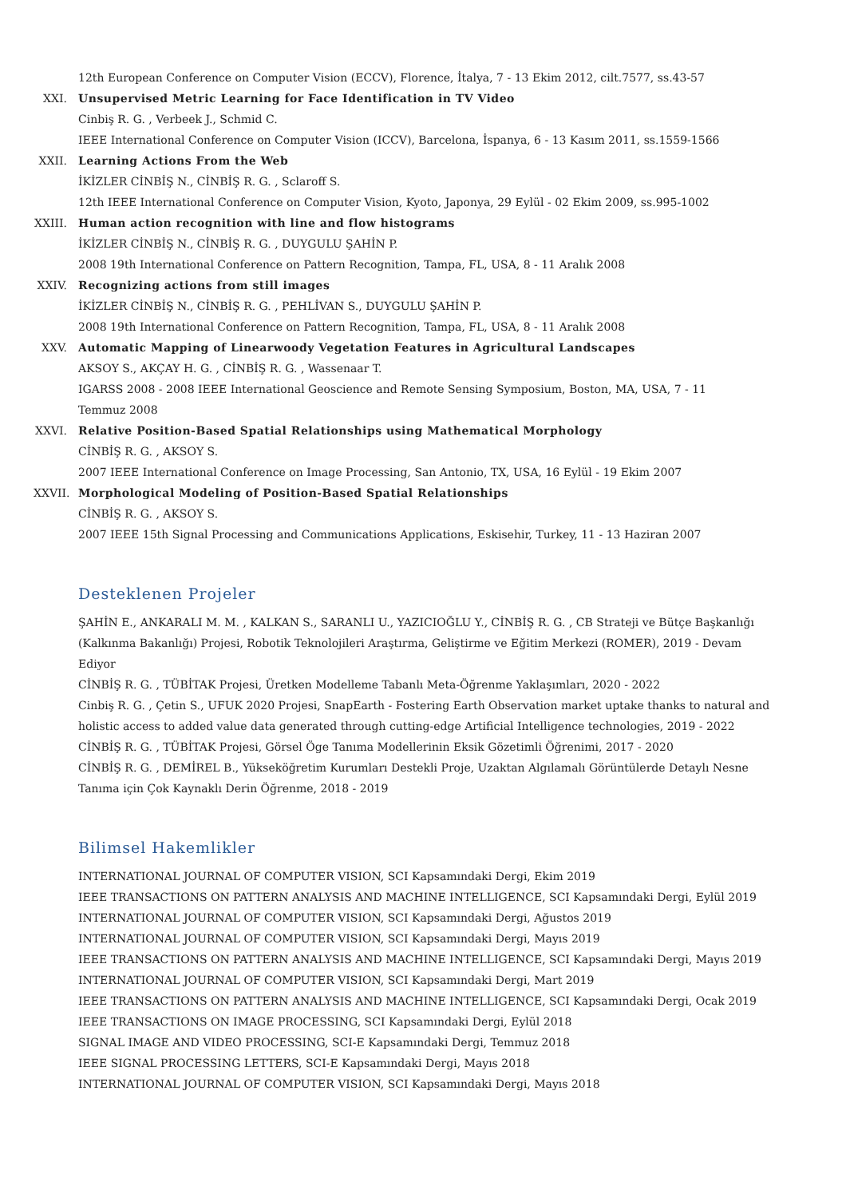12th European Conference on Computer Vision (ECCV), Florence, İtalya, 7 - 13 Ekim 2012, cilt.7577, ss.43-57
XXI. Unsupervised Metric Learning for Face Identification in TV Video
Cinbiş R. G. , Verbeek J., Schmid C.
IEEE International Conference on Computer Vision (ICCV), Barcelona, İspanya, 6 - 13 Kasım 2011, ss.1559-1566
XXII. Learning Actions From the Web
İKİZLER CİNBİŞ N., CİNBİŞ R. G. , Sclaroff S.
12th IEEE International Conference on Computer Vision, Kyoto, Japonya, 29 Eylül - 02 Ekim 2009, ss.995-1002
XXIII.
Human action recognition with line and flow histograms
İKİZLER CİNBİŞ N., CİNBİŞ R. G. , DUYGULU ŞAHİN P.
2008 19th International Conference on Pattern Recognition, Tampa, FL, USA, 8 - 11 Aralık 2008
XXIV. Recognizing actions from still images
İKİZLER CİNBİŞ N., CİNBİŞ R. G. , PEHLİVAN S., DUYGULU ŞAHİN P.
2008 19th International Conference on Pattern Recognition, Tampa, FL, USA, 8 - 11 Aralık 2008
XXV. Automatic Mapping of Linearwoody Vegetation Features in Agricultural Landscapes
AKSOY S., AKÇAY H. G. , CİNBİŞ R. G. , Wassenaar T.
IGARSS 2008 - 2008 IEEE International Geoscience and Remote Sensing Symposium, Boston, MA, USA, 7 - 11 Temmuz 2008
XXVI. Relative Position-Based Spatial Relationships using Mathematical Morphology
CİNBİŞ R. G. , AKSOY S.
2007 IEEE International Conference on Image Processing, San Antonio, TX, USA, 16 Eylül - 19 Ekim 2007
XXVII.
Morphological Modeling of Position-Based Spatial Relationships
CİNBİŞ R. G. , AKSOY S.
2007 IEEE 15th Signal Processing and Communications Applications, Eskisehir, Turkey, 11 - 13 Haziran 2007
Desteklenen Projeler
ŞAHİN E., ANKARALI M. M. , KALKAN S., SARANLI U., YAZICIOĞLU Y., CİNBİŞ R. G. , CB Strateji ve Bütçe Başkanlığı (Kalkınma Bakanlığı) Projesi, Robotik Teknolojileri Araştırma, Geliştirme ve Eğitim Merkezi (ROMER), 2019 - Devam Ediyor
CİNBİŞ R. G. , TÜBİTAK Projesi, Üretken Modelleme Tabanlı Meta-Öğrenme Yaklaşımları, 2020 - 2022
Cinbiş R. G. , Çetin S., UFUK 2020 Projesi, SnapEarth - Fostering Earth Observation market uptake thanks to natural and holistic access to added value data generated through cutting-edge Artificial Intelligence technologies, 2019 - 2022
CİNBİŞ R. G. , TÜBİTAK Projesi, Görsel Öge Tanıma Modellerinin Eksik Gözetimli Öğrenimi, 2017 - 2020
CİNBİŞ R. G. , DEMİREL B., Yükseköğretim Kurumları Destekli Proje, Uzaktan Algılamalı Görüntülerde Detaylı Nesne Tanıma için Çok Kaynaklı Derin Öğrenme, 2018 - 2019
Bilimsel Hakemlikler
INTERNATIONAL JOURNAL OF COMPUTER VISION, SCI Kapsamındaki Dergi, Ekim 2019
IEEE TRANSACTIONS ON PATTERN ANALYSIS AND MACHINE INTELLIGENCE, SCI Kapsamındaki Dergi, Eylül 2019
INTERNATIONAL JOURNAL OF COMPUTER VISION, SCI Kapsamındaki Dergi, Ağustos 2019
INTERNATIONAL JOURNAL OF COMPUTER VISION, SCI Kapsamındaki Dergi, Mayıs 2019
IEEE TRANSACTIONS ON PATTERN ANALYSIS AND MACHINE INTELLIGENCE, SCI Kapsamındaki Dergi, Mayıs 2019
INTERNATIONAL JOURNAL OF COMPUTER VISION, SCI Kapsamındaki Dergi, Mart 2019
IEEE TRANSACTIONS ON PATTERN ANALYSIS AND MACHINE INTELLIGENCE, SCI Kapsamındaki Dergi, Ocak 2019
IEEE TRANSACTIONS ON IMAGE PROCESSING, SCI Kapsamındaki Dergi, Eylül 2018
SIGNAL IMAGE AND VIDEO PROCESSING, SCI-E Kapsamındaki Dergi, Temmuz 2018
IEEE SIGNAL PROCESSING LETTERS, SCI-E Kapsamındaki Dergi, Mayıs 2018
INTERNATIONAL JOURNAL OF COMPUTER VISION, SCI Kapsamındaki Dergi, Mayıs 2018